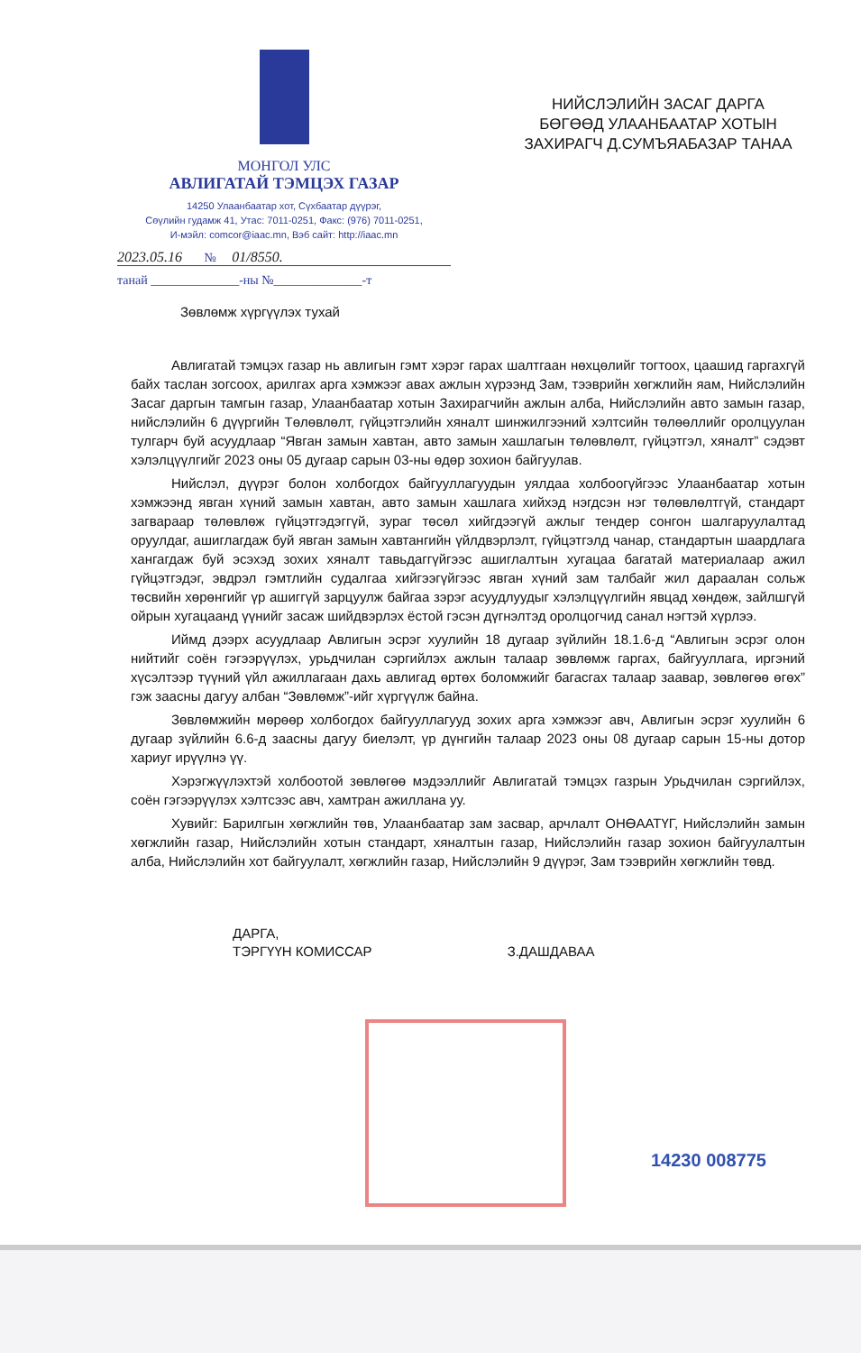МОНГОЛ УЛС
АВЛИГАТАЙ ТЭМЦЭХ ГАЗАР
14250 Улаанбаатар хот, Сүхбаатар дүүрэг,
Сөүлийн гудамж 41, Утас: 7011-0251, Факс: (976) 7011-0251,
И-мэйл: comcor@iaac.mn, Вэб сайт: http://iaac.mn
2023.05.16 № 01/8550.
танай ______________-ны №______________-т
НИЙСЛЭЛИЙН ЗАСАГ ДАРГА БӨГӨӨД УЛААНБААТАР ХОТЫН ЗАХИРАГЧ Д.СУМЪЯАБАЗАР ТАНАА
Зөвлөмж хүргүүлэх тухай
Авлигатай тэмцэх газар нь авлигын гэмт хэрэг гарах шалтгаан нөхцөлийг тогтоох, цаашид гаргахгүй байх таслан зогсоох, арилгах арга хэмжээг авах ажлын хүрээнд Зам, тээврийн хөгжлийн яам, Нийслэлийн Засаг даргын тамгын газар, Улаанбаатар хотын Захирагчийн ажлын алба, Нийслэлийн авто замын газар, нийслэлийн 6 дүүргийн Төлөвлөлт, гүйцэтгэлийн хяналт шинжилгээний хэлтсийн төлөөллийг оролцуулан тулгарч буй асуудлаар “Явган замын хавтан, авто замын хашлагын төлөвлөлт, гүйцэтгэл, хяналт” сэдэвт хэлэлцүүлгийг 2023 оны 05 дугаар сарын 03-ны өдөр зохион байгуулав.
Нийслэл, дүүрэг болон холбогдох байгууллагуудын уялдаа холбоогүйгээс Улаанбаатар хотын хэмжээнд явган хүний замын хавтан, авто замын хашлага хийхэд нэгдсэн нэг төлөвлөлтгүй, стандарт загвараар төлөвлөж гүйцэтгэдэггүй, зураг төсөл хийгдээгүй ажлыг тендер сонгон шалгаруулалтад оруулдаг, ашиглагдаж буй явган замын хавтангийн үйлдвэрлэлт, гүйцэтгэлд чанар, стандартын шаардлага хангагдаж буй эсэхэд зохих хяналт тавьдаггүйгээс ашиглалтын хугацаа багатай материалаар ажил гүйцэтгэдэг, эвдрэл гэмтлийн судалгаа хийгээгүйгээс явган хүний зам талбайг жил дараалан сольж төсвийн хөрөнгийг үр ашиггүй зарцуулж байгаа зэрэг асуудлуудыг хэлэлцүүлгийн явцад хөндөж, зайлшгүй ойрын хугацаанд үүнийг засаж шийдвэрлэх ёстой гэсэн дүгнэлтэд оролцогчид санал нэгтэй хүрлээ.
Иймд дээрх асуудлаар Авлигын эсрэг хуулийн 18 дугаар зүйлийн 18.1.6-д “Авлигын эсрэг олон нийтийг соён гэгээрүүлэх, урьдчилан сэргийлэх ажлын талаар зөвлөмж гаргах, байгууллага, иргэний хүсэлтээр түүний үйл ажиллагаан дахь авлигад өртөх боломжийг багасгах талаар заавар, зөвлөгөө өгөх” гэж заасны дагуу албан “Зөвлөмж”-ийг хүргүүлж байна.
Зөвлөмжийн мөрөөр холбогдох байгууллагууд зохих арга хэмжээг авч, Авлигын эсрэг хуулийн 6 дугаар зүйлийн 6.6-д заасны дагуу биелэлт, үр дүнгийн талаар 2023 оны 08 дугаар сарын 15-ны дотор хариуг ирүүлнэ үү.
Хэрэгжүүлэхтэй холбоотой зөвлөгөө мэдээллийг Авлигатай тэмцэх газрын Урьдчилан сэргийлэх, соён гэгээрүүлэх хэлтсээс авч, хамтран ажиллана уу.
Хувийг: Барилгын хөгжлийн төв, Улаанбаатар зам засвар, арчлалт ОНӨААТҮГ, Нийслэлийн замын хөгжлийн газар, Нийслэлийн хотын стандарт, хяналтын газар, Нийслэлийн газар зохион байгуулалтын алба, Нийслэлийн хот байгуулалт, хөгжлийн газар, Нийслэлийн 9 дүүрэг, Зам тээврийн хөгжлийн төвд.
ДАРГА,
ТЭРГҮҮН КОМИССАР
З.ДАШДАВАА
14230 008775